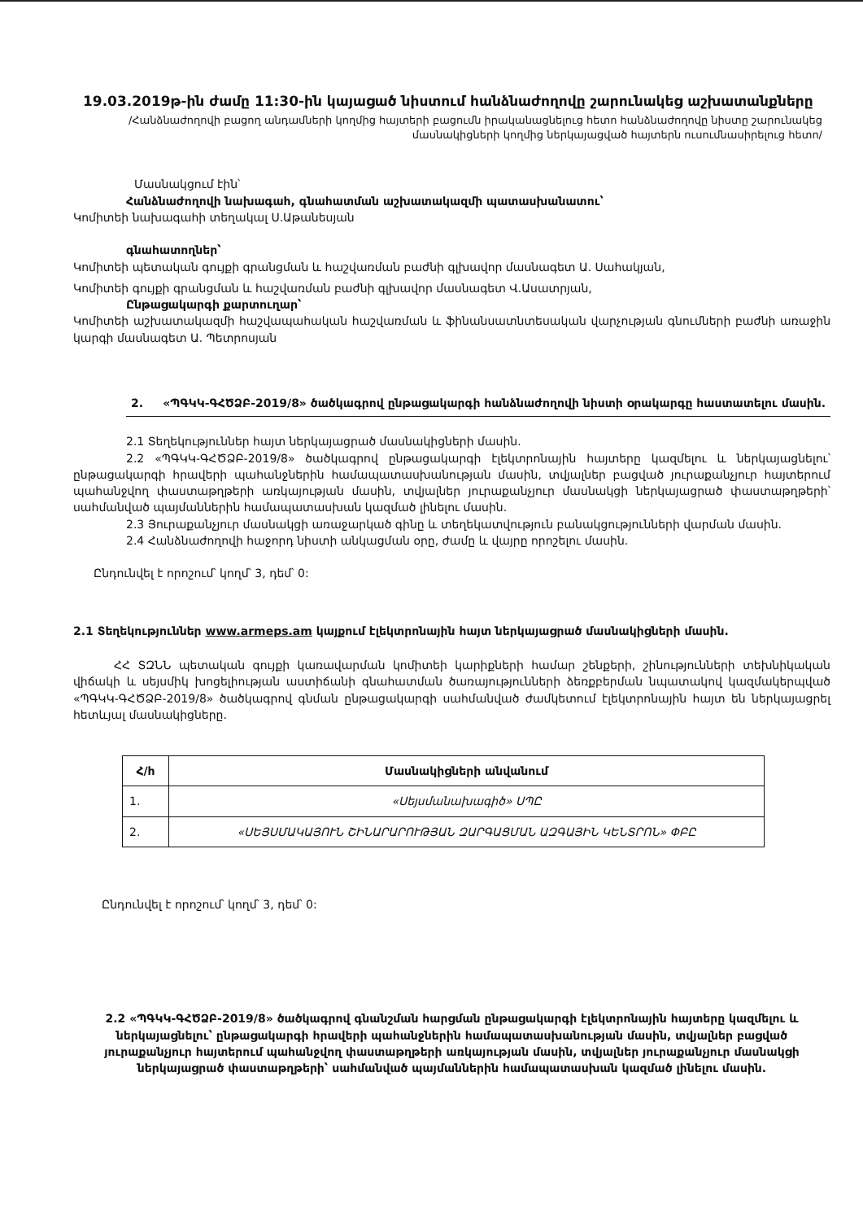19.03.2019թ-ին ժամը 11:30-ին կայացած նիստում հանձնաժողովը շարունակեց աշխատանքները
/Հանձնաժողովի բացող անդամների կողմից հայտերի բացումն իրականացնելուց հետո հանձնաժողովը նիստը շարունակեց մասնակիցների կողմից ներկայացված հայտերն ուսումնասիրելուց հետո/
Մասնակցում էին՝
Հանձնաժողովի նախագահ, գնահատման աշխատակազմի պատասխանատու՝
Կոմիտեի նախագահի տեղակալ Ս.Աթանեսյան
գնահատողներ՝
Կոմիտեի պետական գույքի գրանցման և հաշվառման բաժնի գլխավոր մասնագետ Ա. Սահակյան,
Կոմիտեի գույքի գրանցման և հաշվառման բաժնի գլխավոր մասնագետ Վ.Ասատրյան,
Ընթացակարգի քարտուղար՝
Կոմիտեի աշխատակազմի հաշվապահական հաշվառման և ֆինանսատնտեսական վարչության գնումների բաժնի առաջին կարգի մասնագետ Ա. Պետրոսյան
2. «ՊԳԿԿ-ԳՀԾՁԲ-2019/8» ծածկագրով ընթացակարգի հանձնաժողովի նիստի օրակարգը հաստատելու մասին.
2.1 Տեղեկություններ հայտ ներկայացրած մասնակիցների մասին.
2.2 «ՊԳԿԿ-ԳՀԾՁԲ-2019/8» ծածկագրով ընթացակարգի էլեկտրոնային հայտերը կազմելու և ներկայացնելու՝ ընթացակարգի հրավերի պահանջներին համապատասխանության մասին, տվյալներ բացված յուրաքանչյուր հայտերում պահանջվող փաստաթղթերի առկայության մասին, տվյալներ յուրաքանչյուր մասնակցի ներկայացրած փաստաթղթերի՝ սահմանված պայմաններին համապատասխան կազմած լինելու մասին.
2.3 Յուրաքանչյուր մասնակցի առաջարկած գինը և տեղեկատվություն բանակցությունների վարման մասին.
2.4 Հանձնաժողովի հաջորդ նիստի անկացման օրը, ժամը և վայրը որոշելու մասին.
Ընդունվել է որոշում՝ կողմ՝ 3, դեմ՝ 0:
2.1 Տեղեկություններ www.armeps.am կայքում էլեկտրոնային հայտ ներկայացրած մասնակիցների մասին.
ՀՀ ՏԶՆՆ պետական գույքի կառավարման կոմիտեի կարիքների համար շենքերի, շինությունների տեխնիկական վիճակի և սեյսմիկ խոցելիության աստիճանի գնահատման ծառայությունների ձեռքբերման նպատակով կազմակերպված «ՊԳԿԿ-ԳՀԾՁԲ-2019/8» ծածկագրով գնման ընթացակարգի սահմանված ժամկետում էլեկտրոնային հայտ են ներկայացրել հետևյալ մասնակիցները.
| Հ/հ | Մասնակիցների անվանում |
| --- | --- |
| 1. | «Սեյսմանախագիծ» ՍՊԸ |
| 2. | «ՍԵՅՍՄԱԿԱՅՈՒՆ ՇԻՆԱՐԱՐՈՒԹՅԱՆ ԶԱՐԳԱՑՄԱՆ ԱԶԳԱՅԻՆ ԿԵՆՏՐՈՆ» ՓԲԸ |
Ընդունվել է որոշում՝ կողմ՝ 3, դեմ՝ 0:
2.2 «ՊԳԿԿ-ԳՀԾՁԲ-2019/8» ծածկագրով գնանշման հարցման ընթացակարգի էլեկտրոնային հայտերը կազմելու և ներկայացնելու՝ ընթացակարգի հրավերի պահանջներին համապատասխանության մասին, տվյալներ բացված յուրաքանչյուր հայտերում պահանջվող փաստաթղթերի առկայության մասին, տվյալներ յուրաքանչյուր մասնակցի ներկայացրած փաստաթղթերի՝ սահմանված պայմաններին համապատասխան կազմած լինելու մասին.